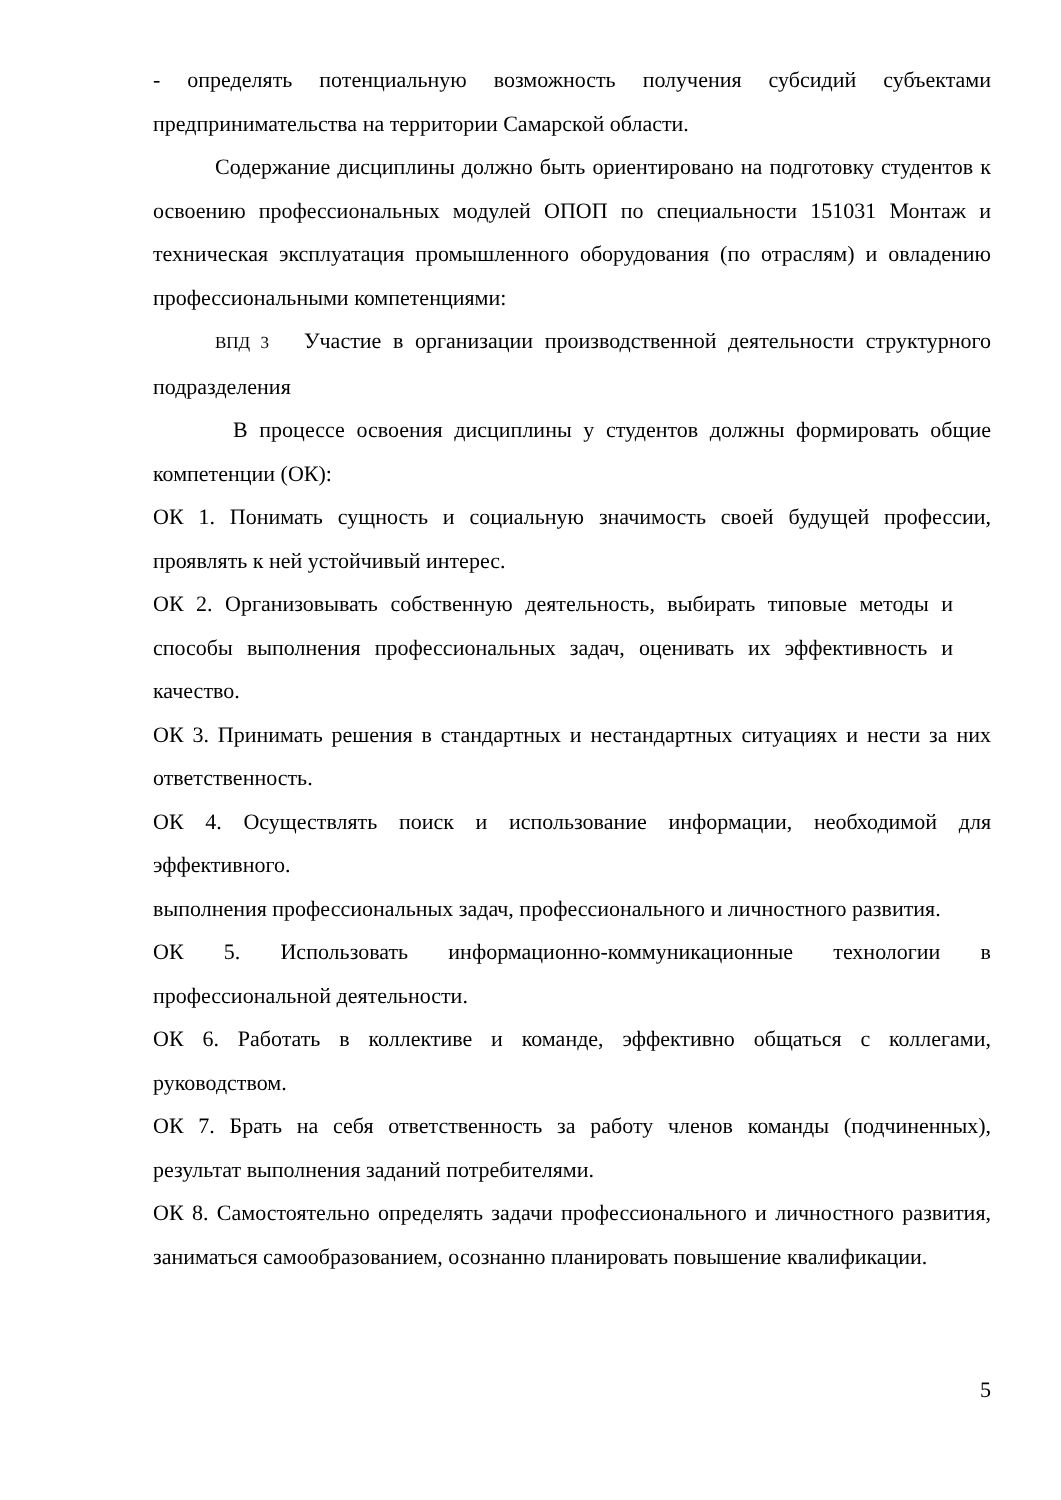- определять потенциальную возможность получения субсидий субъектами предпринимательства на территории Самарской области.
Содержание дисциплины должно быть ориентировано на подготовку студентов к освоению профессиональных модулей ОПОП по специальности 151031 Монтаж и техническая эксплуатация промышленного оборудования (по отраслям) и овладению профессиональными компетенциями:
ВПД 3 Участие в организации производственной деятельности структурного подразделения
В процессе освоения дисциплины у студентов должны формировать общие компетенции (ОК):
ОК 1. Понимать сущность и социальную значимость своей будущей профессии, проявлять к ней устойчивый интерес.
ОК 2. Организовывать собственную деятельность, выбирать типовые методы и способы выполнения профессиональных задач, оценивать их эффективность и качество.
ОК 3. Принимать решения в стандартных и нестандартных ситуациях и нести за них ответственность.
ОК 4. Осуществлять поиск и использование информации, необходимой для эффективного.
выполнения профессиональных задач, профессионального и личностного развития.
ОК 5. Использовать информационно-коммуникационные технологии в профессиональной деятельности.
ОК 6. Работать в коллективе и команде, эффективно общаться с коллегами, руководством.
ОК 7. Брать на себя ответственность за работу членов команды (подчиненных), результат выполнения заданий потребителями.
ОК 8. Самостоятельно определять задачи профессионального и личностного развития, заниматься самообразованием, осознанно планировать повышение квалификации.
5